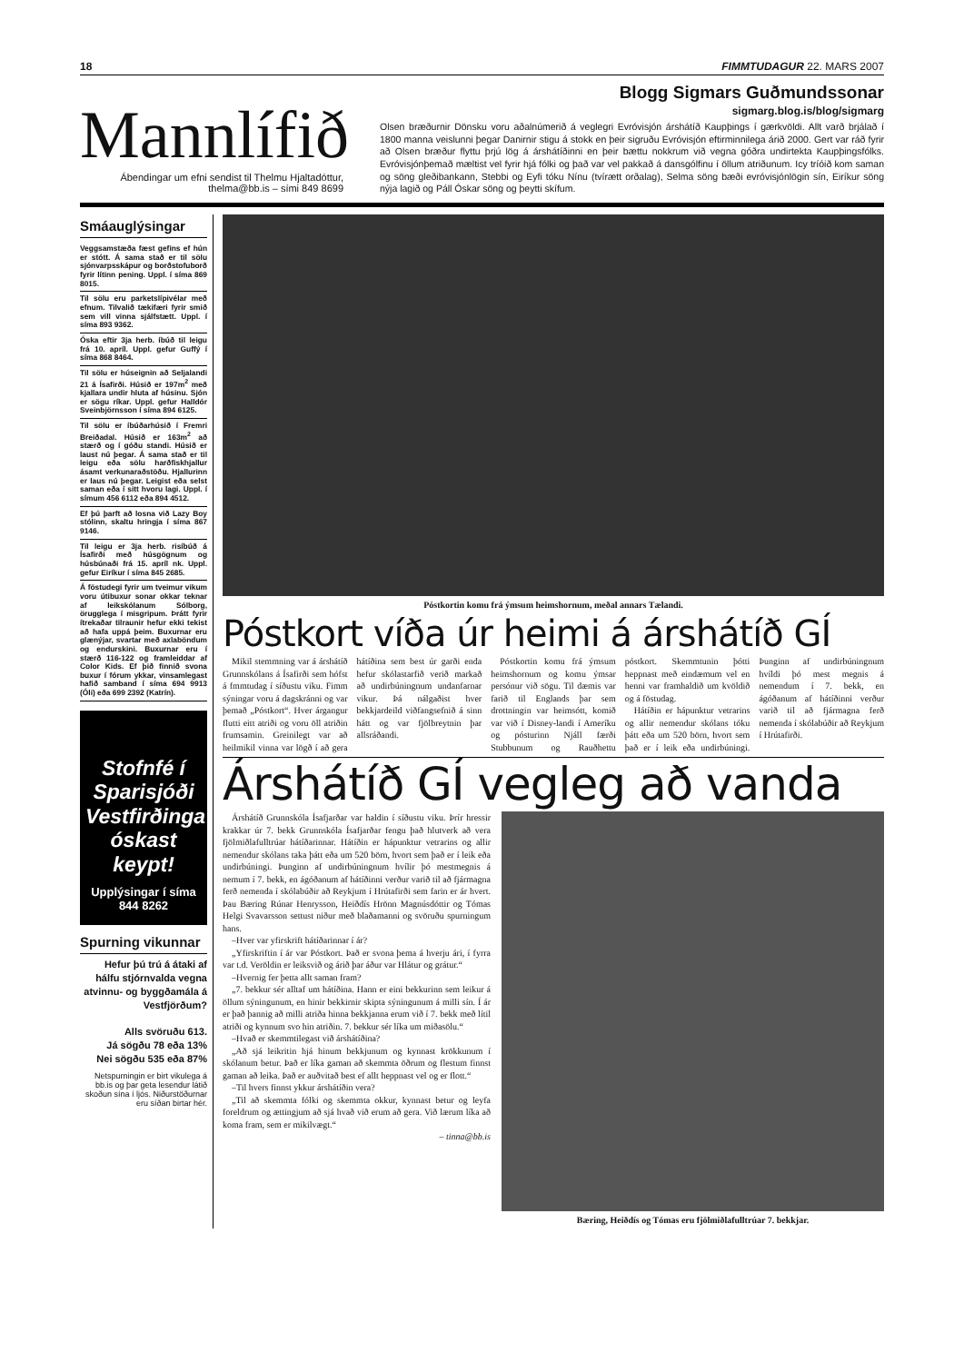18 FIMMTUDAGUR 22. MARS 2007
Mannlífið
Ábendingar um efni sendist til Thelmu Hjaltadóttur, thelma@bb.is – sími 849 8699
Blogg Sigmars Guðmundssonar
sigmarg.blog.is/blog/sigmarg
Olsen bræðurnir Dönsku voru aðalnúmerið á veglegri Evróvisjón árshátíð Kaupþings í gærkvöldi. Allt varð brjálað í 1800 manna veislunni þegar Danirnir stigu á stokk en þeir sigruðu Evróvisjón eftirminnilega árið 2000. Gert var ráð fyrir að Olsen bræður flyttu þrjú lög á árshátíðinni en þeir bættu nokkrum við vegna góðra undirtekta Kaupþingsfólks. Evróvisjónþemað mæltist vel fyrir hjá fólki og það var vel pakkað á dansgólfinu í öllum atriðunum. Icy tríóið kom saman og söng gleðibankann, Stebbi og Eyfi tóku Nínu (tvírætt orðalag), Selma söng bæði evróvisjónlögin sín, Eiríkur söng nýja lagið og Páll Óskar söng og þeytti skífum.
Smáauglýsingar
Veggsamstæða fæst gefins ef hún er stótt. Á sama stað er til sölu sjónvarpsskápur og borðstofuborð fyrir lítinn pening. Uppl. í síma 869 8015.
Til sölu eru parketslípivélar með efnum. Tilvalið tækifæri fyrir smið sem vill vinna sjálfstætt. Uppl. í síma 893 9362.
Óska eftir 3ja herb. íbúð til leigu frá 10. apríl. Uppl. gefur Guffý í síma 868 8464.
Til sölu er húseignin að Seljalandi 21 á Ísafirði. Húsið er 197m<sup>2</sup> með kjallara undir hluta af húsinu. Sjón er sögu ríkar. Uppl. gefur Halldór Sveinbjörnsson í síma 894 6125.
Til sölu er íbúðarhúsið í Fremri Breiðadal. Húsið er 163m<sup>2</sup> að stærð og í góðu standi. Húsið er laust nú þegar. Á sama stað er til leigu eða sölu harðfiskhjallur ásamt verkunaraðstöðu. Hjallurinn er laus nú þegar. Leigist eða selst saman eða í sitt hvoru lagi. Uppl. í símum 456 6112 eða 894 4512.
Ef þú þarft að losna við Lazy Boy stólinn, skaltu hringja í síma 867 9146.
Til leigu er 3ja herb. risíbúð á Ísafirði með húsgögnum og húsbúnaði frá 15. apríl nk. Uppl. gefur Eiríkur í síma 845 2685.
Á föstudegi fyrir um tveimur vikum voru útibuxur sonar okkar teknar af leikskólanum Sólborg, örugglega í misgripum. Þrátt fyrir ítrekaðar tilraunir hefur ekki tekist að hafa uppá þeim. Buxurnar eru glænýjar, svartar með axlaböndum og endurskini. Buxurnar eru í stærð 116-122 og framleiddar af Color Kids. Ef þið finnið svona buxur í fórum ykkar, vinsamlegast hafið samband í síma 694 9913 (Óli) eða 699 2392 (Katrín).
Stofnfé í Sparisjóði Vestfirðinga óskast keypt!
Upplýsingar í síma 844 8262
Spurning vikunnar
Hefur þú trú á átaki af hálfu stjórnvalda vegna atvinnu- og byggðamála á Vestfjörðum?
Alls svöruðu 613.
Já sögðu 78 eða 13%
Nei sögðu 535 eða 87%
Netspurningin er birt vikulega á bb.is og þar geta lesendur látið skoðun sína í ljós. Niðurstöðurnar eru síðan birtar hér.
Póstkortin komu frá ýmsum heimshornum, meðal annars Tælandi.
Póstkort víða úr heimi á árshátíð GÍ
Mikil stemmning var á árshátíð Grunnskólans á Ísafirði sem hófst á fmmtudag í síðustu viku. Fimm sýningar voru á dagskránni og var þemað „Póstkort“. Hver árgangur flutti eitt atriði og voru öll atriðin frumsamin. Greinilegt var að heilmikil vinna var lögð í að gera hátíðina sem best úr garði enda hefur skólastarfið verið markað að undirbúningnum undanfarnar vikur. Þá nálgaðist hver bekkjardeild viðfangsefnið á sinn hátt og var fjölbreytnin þar allsráðandi.
Póstkortin komu frá ýmsum heimshornum og komu ýmsar persónur við sögu. Til dæmis var farið til Englands þar sem drottningin var heimsótt, komið var við í Disney-landi í Ameríku og pósturinn Njáll færði Stubbunum og Rauðhettu póstkort. Skemmtunin þótti heppnast með eindæmum vel en henni var framhaldið um kvöldið og á föstudag.
Hátíðin er hápunktur vetrarins og allir nemendur skólans tóku þátt eða um 520 börn, hvort sem það er í leik eða undirbúningi. Þunginn af undirbúningnum hvíldi þó mest megnis á nemendum í 7. bekk, en ágóðanum af hátíðinni verður varið til að fjármagna ferð nemenda í skólabúðir að Reykjum í Hrútafirði.
Árshátíð GÍ vegleg að vanda
Árshátíð Grunnskóla Ísafjarðar var haldin í síðustu viku. Þrír hressir krakkar úr 7. bekk Grunnskóla Ísafjarðar fengu það hlutverk að vera fjölmiðlafulltrúar hátíðarinnar. Hátíðin er hápunktur vetrarins og allir nemendur skólans taka þátt eða um 520 börn, hvort sem það er í leik eða undirbúningi. Þunginn af undirbúningnum hvílir þó mestmegnis á nemum í 7. bekk, en ágóðanum af hátíðinni verður varið til að fjármagna ferð nemenda í skólabúðir að Reykjum í Hrútafirði sem farin er ár hvert. Þau Bæring Rúnar Henrysson, Heiðdís Hrönn Magnúsdóttir og Tómas Helgi Svavarsson settust niður með blaðamanni og svöruðu spurningum hans.
–Hver var yfirskrift hátíðarinnar í ár?
„Yfirskriftin í ár var Póstkort. Það er svona þema á hverju ári, í fyrra var t.d. Veröldin er leiksvið og árið þar áður var Hlátur og grátur.“
–Hvernig fer þetta allt saman fram?
„7. bekkur sér alltaf um hátíðina. Hann er eini bekkurinn sem leikur á öllum sýningunum, en hinir bekkirnir skipta sýningunum á milli sín. Í ár er það þannig að milli atriða hinna bekkjanna erum við í 7. bekk með lítil atriði og kynnum svo hin atriðin. 7. bekkur sér líka um miðasölu.“
–Hvað er skemmtilegast við árshátíðina?
„Að sjá leikritin hjá hinum bekkjunum og kynnast krökkunum í skólanum betur. Það er líka gaman að skemmta öðrum og flestum finnst gaman að leika. Það er auðvitað best ef allt heppnast vel og er flott.“
–Til hvers finnst ykkur árshátíðin vera?
„Til að skemmta fólki og skemmta okkur, kynnast betur og leyfa foreldrum og ættingjum að sjá hvað við erum að gera. Við lærum líka að koma fram, sem er mikilvægt.“
– tinna@bb.is
Bæring, Heiðdís og Tómas eru fjölmiðlafulltrúar 7. bekkjar.